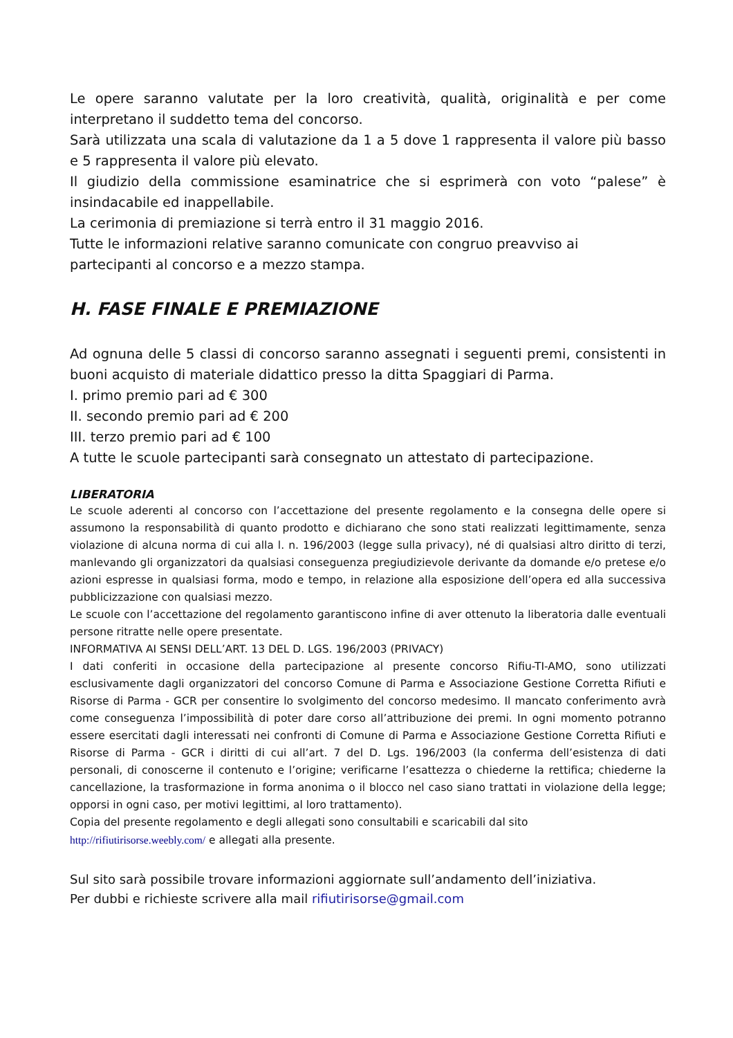Le opere saranno valutate per la loro creatività, qualità, originalità e per come interpretano il suddetto tema del concorso.
Sarà utilizzata una scala di valutazione da 1 a 5 dove 1 rappresenta il valore più basso e 5 rappresenta il valore più elevato.
Il giudizio della commissione esaminatrice che si esprimerà con voto “palese” è insindacabile ed inappellabile.
La cerimonia di premiazione si terrà entro il 31 maggio 2016.
Tutte le informazioni relative saranno comunicate con congruo preavviso ai
partecipanti al concorso e a mezzo stampa.
H. FASE FINALE E PREMIAZIONE
Ad ognuna delle 5 classi di concorso saranno assegnati i seguenti premi, consistenti in buoni acquisto di materiale didattico presso la ditta Spaggiari di Parma.
I. primo premio pari ad € 300
II. secondo premio pari ad € 200
III. terzo premio pari ad € 100
A tutte le scuole partecipanti sarà consegnato un attestato di partecipazione.
LIBERATORIA
Le scuole aderenti al concorso con l’accettazione del presente regolamento e la consegna delle opere si assumono la responsabilità di quanto prodotto e dichiarano che sono stati realizzati legittimamente, senza violazione di alcuna norma di cui alla l. n. 196/2003 (legge sulla privacy), né di qualsiasi altro diritto di terzi, manlevando gli organizzatori da qualsiasi conseguenza pregiudizievole derivante da domande e/o pretese e/o azioni espresse in qualsiasi forma, modo e tempo, in relazione alla esposizione dell’opera ed alla successiva pubblicizzazione con qualsiasi mezzo.
Le scuole con l’accettazione del regolamento garantiscono infine di aver ottenuto la liberatoria dalle eventuali persone ritratte nelle opere presentate.
INFORMATIVA AI SENSI DELL’ART. 13 DEL D. LGS. 196/2003 (PRIVACY)
I dati conferiti in occasione della partecipazione al presente concorso Rifiu-TI-AMO, sono utilizzati esclusivamente dagli organizzatori del concorso Comune di Parma e Associazione Gestione Corretta Rifiuti e Risorse di Parma - GCR per consentire lo svolgimento del concorso medesimo. Il mancato conferimento avrà come conseguenza l’impossibilità di poter dare corso all’attribuzione dei premi. In ogni momento potranno essere esercitati dagli interessati nei confronti di Comune di Parma e Associazione Gestione Corretta Rifiuti e Risorse di Parma - GCR i diritti di cui all’art. 7 del D. Lgs. 196/2003 (la conferma dell’esistenza di dati personali, di conoscerne il contenuto e l’origine; verificarne l’esattezza o chiederne la rettifica; chiederne la cancellazione, la trasformazione in forma anonima o il blocco nel caso siano trattati in violazione della legge; opporsi in ogni caso, per motivi legittimi, al loro trattamento).
Copia del presente regolamento e degli allegati sono consultabili e scaricabili dal sito
http://rifiutirisorse.weebly.com/ e allegati alla presente.
Sul sito sarà possibile trovare informazioni aggiornate sull’andamento dell’iniziativa.
Per dubbi e richieste scrivere alla mail rifiutirisorse@gmail.com